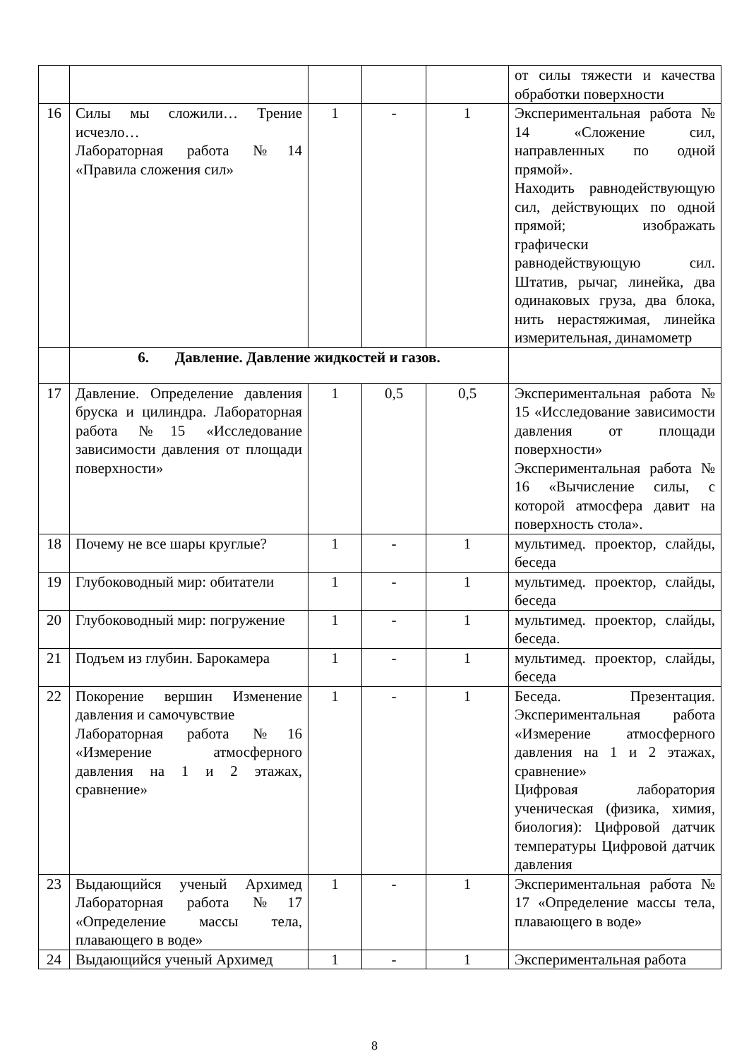| | | | | | от силы тяжести и качества обработки поверхности |
| 16 | Силы мы сложили… Трение исчезло… Лабораторная работа №14 «Правила сложения сил» | 1 | - | 1 | Экспериментальная работа № 14 «Сложение сил, направленных по одной прямой». Находить равнодействующую сил, действующих по одной прямой; изображать графически равнодействующую сил. Штатив, рычаг, линейка, два одинаковых груза, два блока, нить нерастяжимая, линейка измерительная, динамометр |
| | 6. Давление. Давление жидкостей и газов. | | | | |
| 17 | Давление. Определение давления бруска и цилиндра. Лабораторная работа №15 «Исследование зависимости давления от площади поверхности» | 1 | 0,5 | 0,5 | Экспериментальная работа № 15 «Исследование зависимости давления от площади поверхности» Экспериментальная работа № 16 «Вычисление силы, с которой атмосфера давит на поверхность стола». |
| 18 | Почему не все шары круглые? | 1 | - | 1 | мультимед. проектор, слайды, беседа |
| 19 | Глубоководный мир: обитатели | 1 | - | 1 | мультимед. проектор, слайды, беседа |
| 20 | Глубоководный мир: погружение | 1 | - | 1 | мультимед. проектор, слайды, беседа. |
| 21 | Подъем из глубин. Барокамера | 1 | - | 1 | мультимед. проектор, слайды, беседа |
| 22 | Покорение вершин Изменение давления и самочувствие Лабораторная работа №16 «Измерение атмосферного давления на 1 и 2 этажах, сравнение» | 1 | - | 1 | Беседа. Презентация. Экспериментальная работа «Измерение атмосферного давления на 1 и 2 этажах, сравнение» Цифровая лаборатория ученическая (физика, химия, биология): Цифровой датчик температуры Цифровой датчик давления |
| 23 | Выдающийся ученый Архимед Лабораторная работа №17 «Определение массы тела, плавающего в воде» | 1 | - | 1 | Экспериментальная работа № 17 «Определение массы тела, плавающего в воде» |
| 24 | Выдающийся ученый Архимед | 1 | - | 1 | Экспериментальная работа |
8